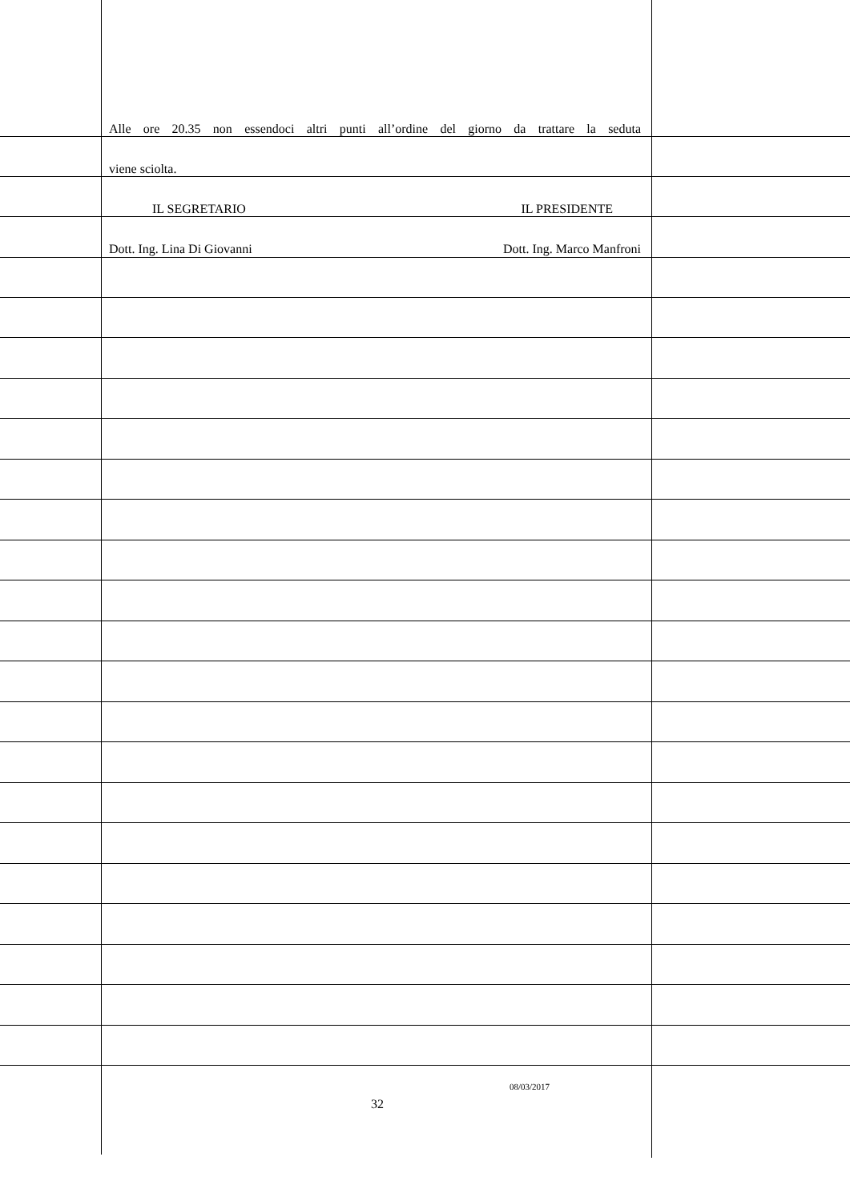Alle ore 20.35 non essendoci altri punti all’ordine del giorno da trattare la seduta
viene sciolta.
IL SEGRETARIO IL PRESIDENTE
Dott. Ing. Lina Di Giovanni Dott. Ing. Marco Manfroni
08/03/2017
32